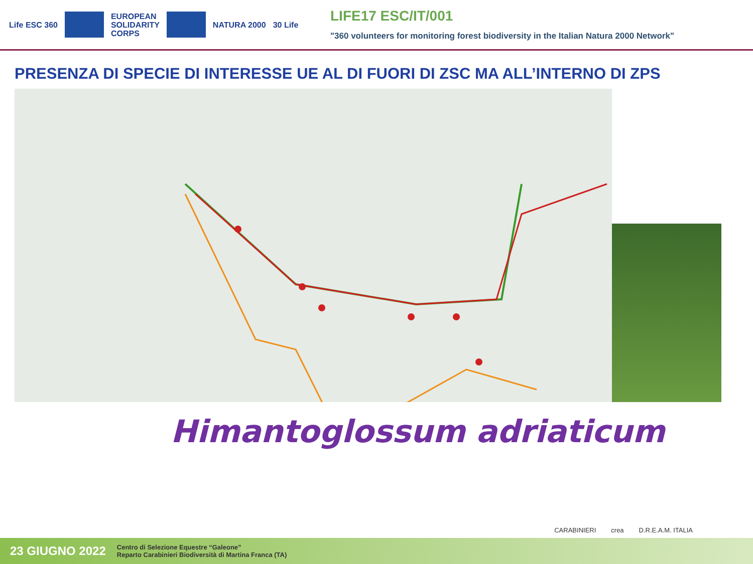Life ESC 360
EUROPEAN
SOLIDARITY
CORPS
NATURA 2000 30 Life
LIFE17 ESC/IT/001
"360 volunteers for monitoring forest biodiversity in the Italian Natura 2000 Network"
PRESENZA DI SPECIE DI INTERESSE UE AL DI FUORI DI ZSC MA ALL’INTERNO DI ZPS
Himantoglossum adriaticum
CARABINIERI crea D.R.E.A.M. ITALIA
23 GIUGNO 2022 Centro di Selezione Equestre “Galeone”
Reparto Carabinieri Biodiversità di Martina Franca (TA)